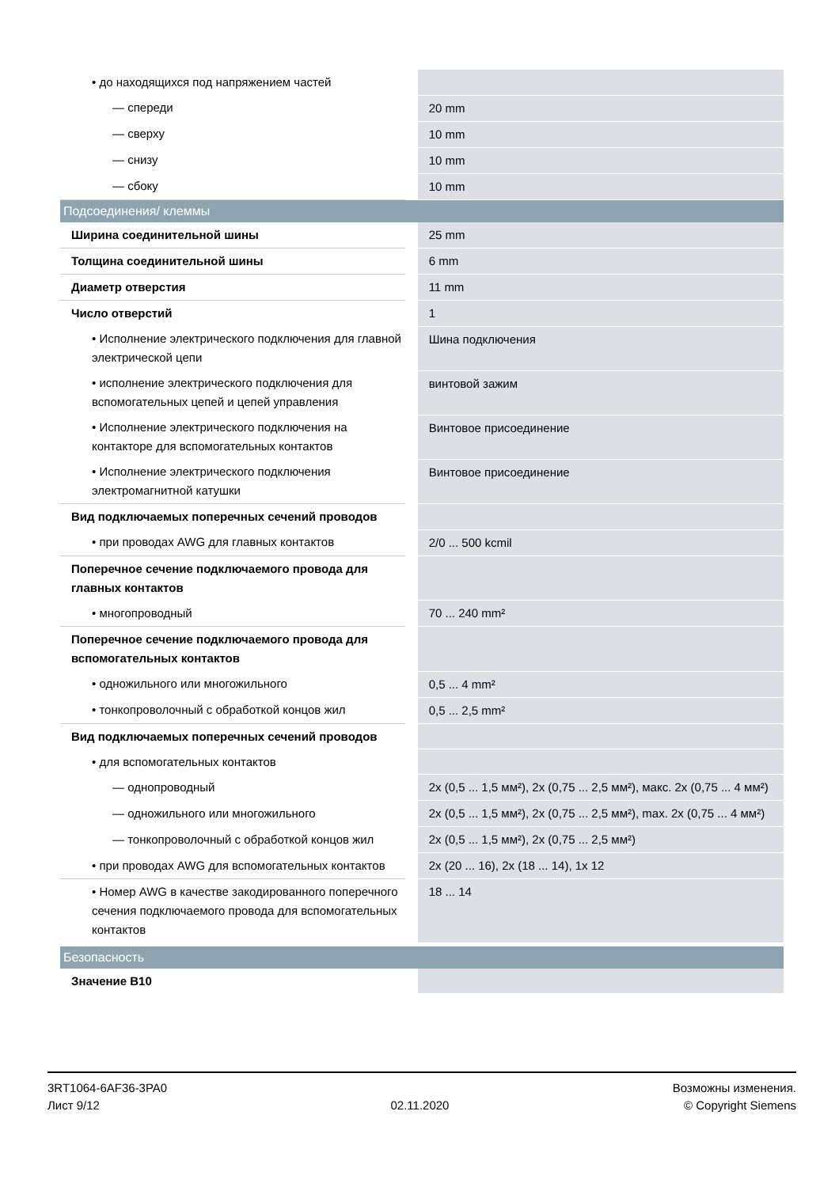| • до находящихся под напряжением частей | |
| — спереди | 20 mm |
| — сверху | 10 mm |
| — снизу | 10 mm |
| — сбоку | 10 mm |
| Подсоединения/ клеммы | |
| Ширина соединительной шины | 25 mm |
| Толщина соединительной шины | 6 mm |
| Диаметр отверстия | 11 mm |
| Число отверстий | 1 |
| • Исполнение электрического подключения для главной электрической цепи | Шина подключения |
| • исполнение электрического подключения для вспомогательных цепей и цепей управления | винтовой зажим |
| • Исполнение электрического подключения на контакторе для вспомогательных контактов | Винтовое присоединение |
| • Исполнение электрического подключения электромагнитной катушки | Винтовое присоединение |
| Вид подключаемых поперечных сечений проводов | |
| • при проводах AWG для главных контактов | 2/0 ... 500 kcmil |
| Поперечное сечение подключаемого провода для главных контактов | |
| • многопроводный | 70 ... 240 mm² |
| Поперечное сечение подключаемого провода для вспомогательных контактов | |
| • одножильного или многожильного | 0,5 ... 4 mm² |
| • тонкопроволочный с обработкой концов жил | 0,5 ... 2,5 mm² |
| Вид подключаемых поперечных сечений проводов | |
| • для вспомогательных контактов | |
| — однопроводный | 2x (0,5 ... 1,5 мм²), 2x (0,75 ... 2,5 мм²), макс. 2x (0,75 ... 4 мм²) |
| — одножильного или многожильного | 2x (0,5 ... 1,5 мм²), 2x (0,75 ... 2,5 мм²), max. 2x (0,75 ... 4 мм²) |
| — тонкопроволочный с обработкой концов жил | 2x (0,5 ... 1,5 мм²), 2x (0,75 ... 2,5 мм²) |
| • при проводах AWG для вспомогательных контактов | 2x (20 ... 16), 2x (18 ... 14), 1x 12 |
| • Номер AWG в качестве закодированного поперечного сечения подключаемого провода для вспомогательных контактов | 18 ... 14 |
| Безопасность | |
| Значение B10 | |
3RT1064-6AF36-3PA0
Лист 9/12
02.11.2020
Возможны изменения.
© Copyright Siemens